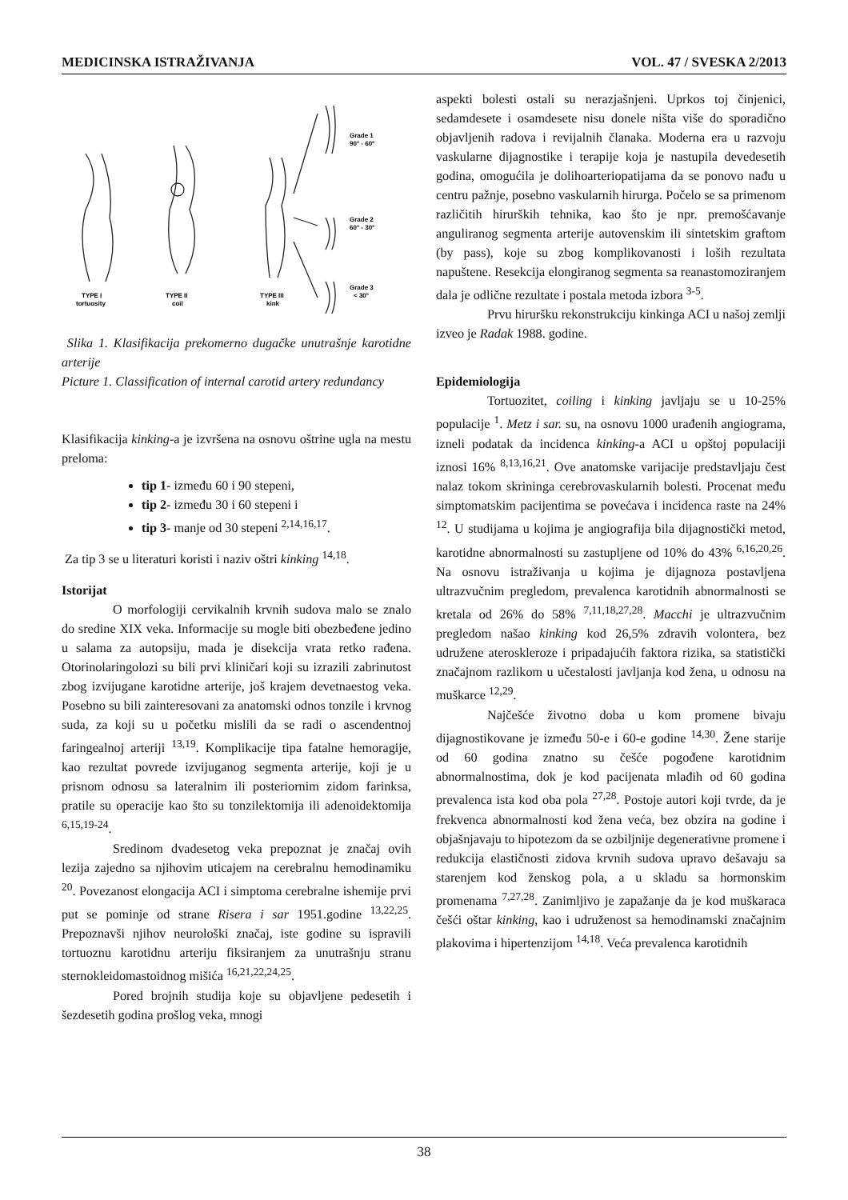MEDICINSKA ISTRAŽIVANJA VOL. 47 / SVESKA 2/2013
Grade 1
90° - 60°
Grade 2
60° - 30°
Grade 3
< 30°
TYPE I
tortuosity
TYPE II
coil
TYPE III
kink
Slika 1. Klasifikacija prekomerno dugačke unutrašnje karotidne arterije
Picture 1. Classification of internal carotid artery redundancy
Klasifikacija kinking-a je izvršena na osnovu oštrine ugla na mestu preloma:
tip 1- između 60 i 90 stepeni,
tip 2- između 30 i 60 stepeni i
tip 3- manje od 30 stepeni <sup>2,14,16,17</sup>.
Za tip 3 se u literaturi koristi i naziv oštri kinking <sup>14,18</sup>.
Istorijat
O morfologiji cervikalnih krvnih sudova malo se znalo do sredine XIX veka. Informacije su mogle biti obezbeđene jedino u salama za autopsiju, mada je disekcija vrata retko rađena. Otorinolaringolozi su bili prvi kliničari koji su izrazili zabrinutost zbog izvijugane karotidne arterije, još krajem devetnaestog veka. Posebno su bili zainteresovani za anatomski odnos tonzile i krvnog suda, za koji su u početku mislili da se radi o ascendentnoj faringealnoj arteriji <sup>13,19</sup>. Komplikacije tipa fatalne hemoragije, kao rezultat povrede izvijuganog segmenta arterije, koji je u prisnom odnosu sa lateralnim ili posteriornim zidom farinksa, pratile su operacije kao što su tonzilektomija ili adenoidektomija <sup>6,15,19-24</sup>.
Sredinom dvadesetog veka prepoznat je značaj ovih lezija zajedno sa njihovim uticajem na cerebralnu hemodinamiku <sup>20</sup>. Povezanost elongacija ACI i simptoma cerebralne ishemije prvi put se pominje od strane Risera i sar 1951.godine <sup>13,22,25</sup>. Prepoznavši njihov neurološki značaj, iste godine su ispravili tortuoznu karotidnu arteriju fiksiranjem za unutrašnju stranu sternokleidomastoidnog mišića <sup>16,21,22,24,25</sup>.
Pored brojnih studija koje su objavljene pedesetih i šezdesetih godina prošlog veka, mnogi
aspekti bolesti ostali su nerazjašnjeni. Uprkos toj činjenici, sedamdesete i osamdesete nisu donele ništa više do sporadično objavljenih radova i revijalnih članaka. Moderna era u razvoju vaskularne dijagnostike i terapije koja je nastupila devedesetih godina, omogućila je dolihoarteriopatijama da se ponovo nađu u centru pažnje, posebno vaskularnih hirurga. Počelo se sa primenom različitih hirurških tehnika, kao što je npr. premošćavanje anguliranog segmenta arterije autovenskim ili sintetskim graftom (by pass), koje su zbog komplikovanosti i loših rezultata napuštene. Resekcija elongiranog segmenta sa reanastomoziranjem dala je odlične rezultate i postala metoda izbora <sup>3-5</sup>.
Prvu hiruršku rekonstrukciju kinkinga ACI u našoj zemlji izveo je Radak 1988. godine.
Epidemiologija
Tortuozitet, coiling i kinking javljaju se u 10-25% populacije <sup>1</sup>. Metz i sar. su, na osnovu 1000 urađenih angiograma, izneli podatak da incidenca kinking-a ACI u opštoj populaciji iznosi 16% <sup>8,13,16,21</sup>. Ove anatomske varijacije predstavljaju čest nalaz tokom skrininga cerebrovaskularnih bolesti. Procenat među simptomatskim pacijentima se povećava i incidenca raste na 24% <sup>12</sup>. U studijama u kojima je angiografija bila dijagnostički metod, karotidne abnormalnosti su zastupljene od 10% do 43% <sup>6,16,20,26</sup>. Na osnovu istraživanja u kojima je dijagnoza postavljena ultrazvučnim pregledom, prevalenca karotidnih abnormalnosti se kretala od 26% do 58% <sup>7,11,18,27,28</sup>. Macchi je ultrazvučnim pregledom našao kinking kod 26,5% zdravih volontera, bez udružene ateroskleroze i pripadajućih faktora rizika, sa statistički značajnom razlikom u učestalosti javljanja kod žena, u odnosu na muškarce <sup>12,29</sup>.
Najčešće životno doba u kom promene bivaju dijagnostikovane je između 50-e i 60-e godine <sup>14,30</sup>. Žene starije od 60 godina znatno su češće pogođene karotidnim abnormalnostima, dok je kod pacijenata mlađih od 60 godina prevalenca ista kod oba pola <sup>27,28</sup>. Postoje autori koji tvrde, da je frekvenca abnormalnosti kod žena veća, bez obzira na godine i objašnjavaju to hipotezom da se ozbiljnije degenerativne promene i redukcija elastičnosti zidova krvnih sudova upravo dešavaju sa starenjem kod ženskog pola, a u skladu sa hormonskim promenama <sup>7,27,28</sup>. Zanimljivo je zapažanje da je kod muškaraca češći oštar kinking, kao i udruženost sa hemodinamski značajnim plakovima i hipertenzijom <sup>14,18</sup>. Veća prevalenca karotidnih
38